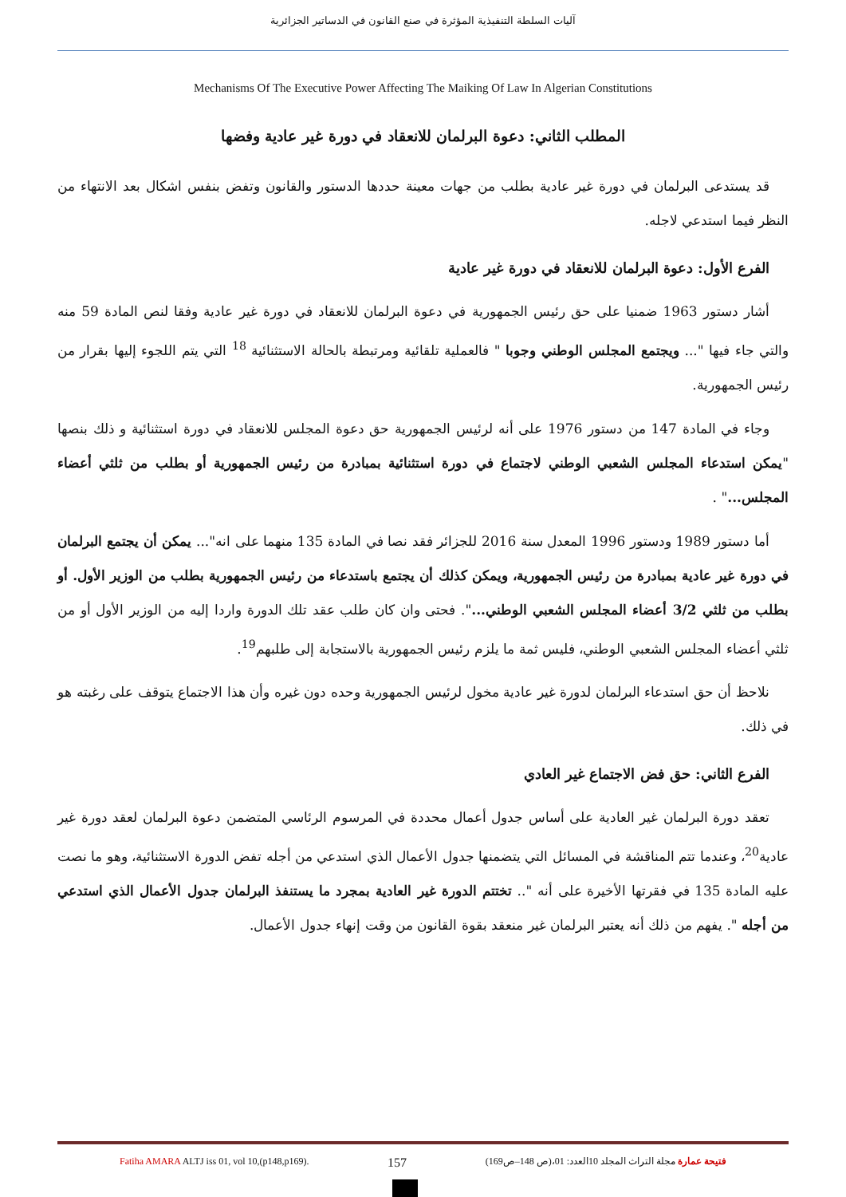آليات السلطة التنفيذية المؤثرة في صنع القانون في الدساتير الجزائرية
Mechanisms Of The Executive Power Affecting The Maiking Of Law In Algerian Constitutions
المطلب الثاني: دعوة البرلمان للانعقاد في دورة غير عادية وفضها
قد يستدعى البرلمان في دورة غير عادية بطلب من جهات معينة حددها الدستور والقانون وتفض بنفس اشكال بعد الانتهاء من النظر فيما استدعي لاجله.
الفرع الأول: دعوة البرلمان للانعقاد في دورة غير عادية
أشار دستور 1963 ضمنيا على حق رئيس الجمهورية في دعوة البرلمان للانعقاد في دورة غير عادية وفقا لنص المادة 59 منه والتي جاء فيها "... ويجتمع المجلس الوطني وجوبا " فالعملية تلقائية ومرتبطة بالحالة الاستثنائية <sup>18</sup> التي يتم اللجوء إليها بقرار من رئيس الجمهورية.
وجاء في المادة 147 من دستور 1976 على أنه لرئيس الجمهورية حق دعوة المجلس للانعقاد في دورة استثنائية و ذلك بنصها "يمكن استدعاء المجلس الشعبي الوطني لاجتماع في دورة استثنائية بمبادرة من رئيس الجمهورية أو بطلب من ثلثي أعضاء المجلس..." .
أما دستور 1989 ودستور 1996 المعدل سنة 2016 للجزائر فقد نصا في المادة 135 منهما على انه"... يمكن أن يجتمع البرلمان في دورة غير عادية بمبادرة من رئيس الجمهورية، ويمكن كذلك أن يجتمع باستدعاء من رئيس الجمهورية بطلب من الوزير الأول. أو بطلب من ثلثي 3/2 أعضاء المجلس الشعبي الوطني...". فحتى وان كان طلب عقد تلك الدورة واردا إليه من الوزير الأول أو من ثلثي أعضاء المجلس الشعبي الوطني، فليس ثمة ما يلزم رئيس الجمهورية بالاستجابة إلى طلبهم<sup>19</sup>.
نلاحظ أن حق استدعاء البرلمان لدورة غير عادية مخول لرئيس الجمهورية وحده دون غيره وأن هذا الاجتماع يتوقف على رغبته هو في ذلك.
الفرع الثاني: حق فض الاجتماع غير العادي
تعقد دورة البرلمان غير العادية على أساس جدول أعمال محددة في المرسوم الرئاسي المتضمن دعوة البرلمان لعقد دورة غير عادية<sup>20</sup>، وعندما تتم المناقشة في المسائل التي يتضمنها جدول الأعمال الذي استدعي من أجله تفض الدورة الاستثنائية، وهو ما نصت عليه المادة 135 في فقرتها الأخيرة على أنه ".. تختتم الدورة غير العادية بمجرد ما يستنفذ البرلمان جدول الأعمال الذي استدعي من أجله ". يفهم من ذلك أنه يعتبر البرلمان غير منعقد بقوة القانون من وقت إنهاء جدول الأعمال.
Fatiha AMARA ALTJ iss 01, vol 10,(p148,p169). 157 فتيحة عمارة مجلة التراث المجلد 10العدد: 01،(ص 148–ص169)